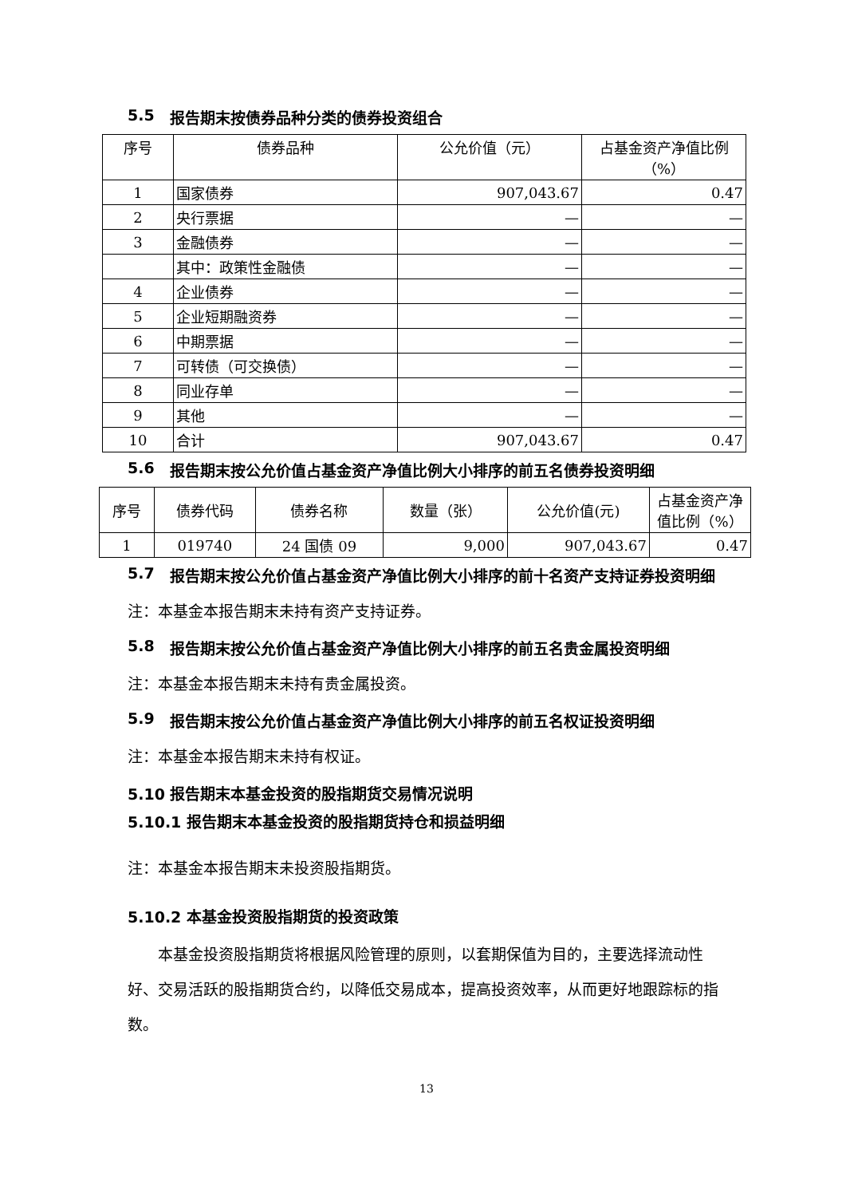5.5 报告期末按债券品种分类的债券投资组合
| 序号 | 债券品种 | 公允价值（元） | 占基金资产净值比例（%） |
| --- | --- | --- | --- |
| 1 | 国家债券 | 907,043.67 | 0.47 |
| 2 | 央行票据 | — | — |
| 3 | 金融债券 | — | — |
| | 其中：政策性金融债 | — | — |
| 4 | 企业债券 | — | — |
| 5 | 企业短期融资券 | — | — |
| 6 | 中期票据 | — | — |
| 7 | 可转债（可交换债） | — | — |
| 8 | 同业存单 | — | — |
| 9 | 其他 | — | — |
| 10 | 合计 | 907,043.67 | 0.47 |
5.6 报告期末按公允价值占基金资产净值比例大小排序的前五名债券投资明细
| 序号 | 债券代码 | 债券名称 | 数量（张） | 公允价值(元) | 占基金资产净值比例（%） |
| --- | --- | --- | --- | --- | --- |
| 1 | 019740 | 24 国债 09 | 9,000 | 907,043.67 | 0.47 |
5.7 报告期末按公允价值占基金资产净值比例大小排序的前十名资产支持证券投资明细
注：本基金本报告期末未持有资产支持证券。
5.8 报告期末按公允价值占基金资产净值比例大小排序的前五名贵金属投资明细
注：本基金本报告期末未持有贵金属投资。
5.9 报告期末按公允价值占基金资产净值比例大小排序的前五名权证投资明细
注：本基金本报告期末未持有权证。
5.10 报告期末本基金投资的股指期货交易情况说明
5.10.1 报告期末本基金投资的股指期货持仓和损益明细
注：本基金本报告期末未投资股指期货。
5.10.2 本基金投资股指期货的投资政策
本基金投资股指期货将根据风险管理的原则，以套期保值为目的，主要选择流动性好、交易活跃的股指期货合约，以降低交易成本，提高投资效率，从而更好地跟踪标的指数。
13